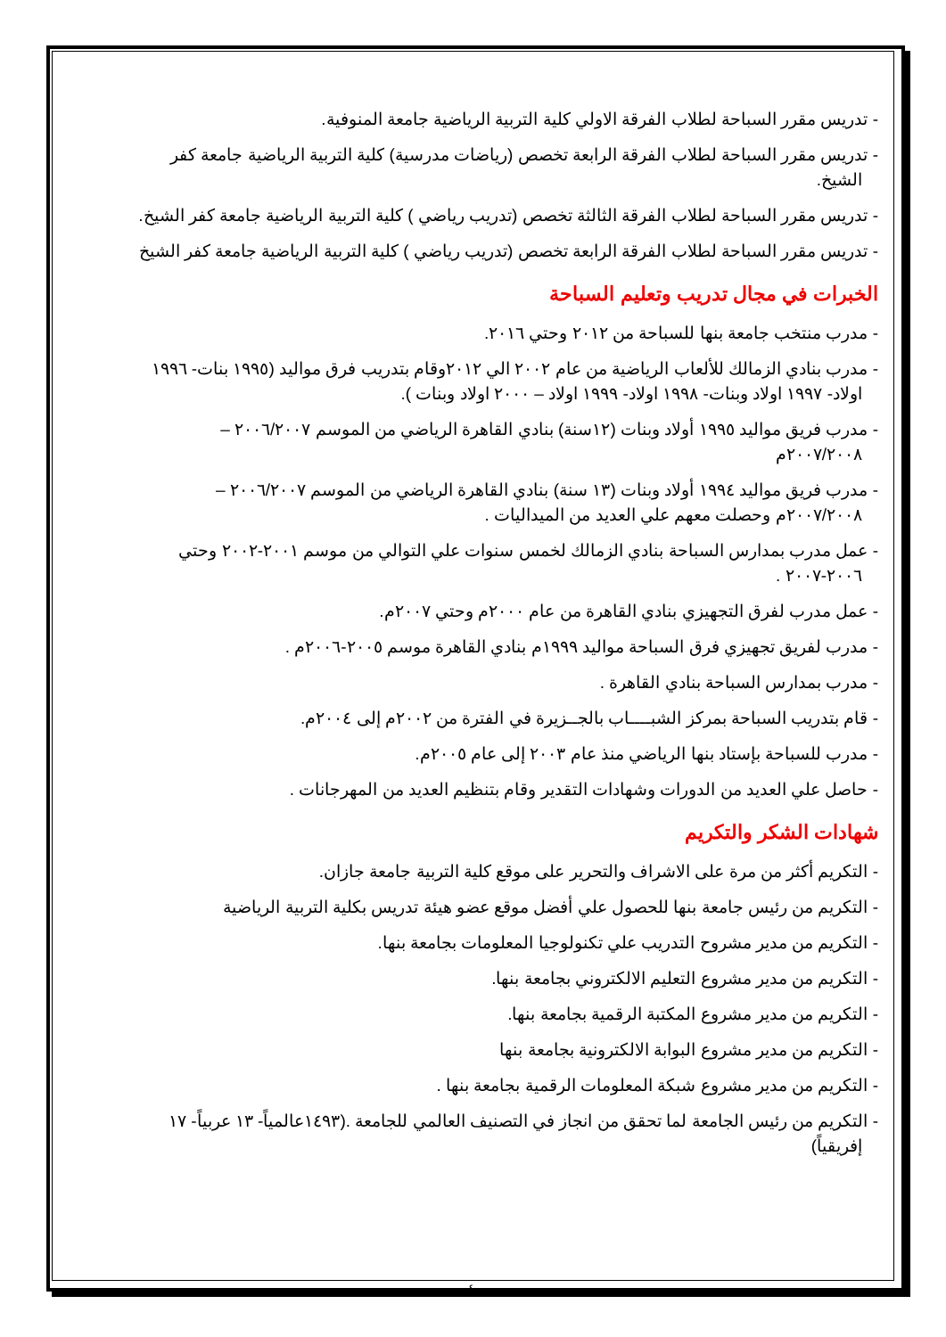- تدريس مقرر السباحة لطلاب الفرقة الاولي كلية التربية الرياضية جامعة المنوفية.
- تدريس مقرر السباحة لطلاب الفرقة الرابعة تخصص (رياضات مدرسية) كلية التربية الرياضية جامعة كفر الشيخ.
- تدريس مقرر السباحة لطلاب الفرقة الثالثة تخصص (تدريب رياضي ) كلية التربية الرياضية جامعة كفر الشيخ.
- تدريس مقرر السباحة لطلاب الفرقة الرابعة تخصص (تدريب رياضي ) كلية التربية الرياضية جامعة كفر الشيخ
الخبرات في مجال تدريب وتعليم السباحة
- مدرب منتخب جامعة بنها للسباحة من ٢٠١٢ وحتي ٢٠١٦.
- مدرب بنادي الزمالك للألعاب الرياضية من عام ٢٠٠٢ الي ٢٠١٢وقام بتدريب فرق مواليد (١٩٩٥ بنات- ١٩٩٦ اولاد- ١٩٩٧ اولاد وبنات- ١٩٩٨ اولاد- ١٩٩٩ اولاد – ٢٠٠٠ اولاد وبنات ).
- مدرب فريق مواليد ١٩٩٥ أولاد وبنات (١٢سنة) بنادي القاهرة الرياضي من الموسم ٢٠٠٦/٢٠٠٧ – ٢٠٠٧/٢٠٠٨م
- مدرب فريق مواليد ١٩٩٤ أولاد وبنات (١٣ سنة) بنادي القاهرة الرياضي من الموسم ٢٠٠٦/٢٠٠٧ – ٢٠٠٧/٢٠٠٨م وحصلت معهم علي العديد من الميداليات .
- عمل مدرب بمدارس السباحة بنادي الزمالك لخمس سنوات علي التوالي من موسم ٢٠٠١-٢٠٠٢ وحتي ٢٠٠٦-٢٠٠٧ .
- عمل مدرب لفرق التجهيزي بنادي القاهرة من عام ٢٠٠٠م وحتي ٢٠٠٧م.
- مدرب لفريق تجهيزي فرق السباحة مواليد ١٩٩٩م بنادي القاهرة موسم ٢٠٠٥-٢٠٠٦م .
- مدرب بمدارس السباحة بنادي القاهرة .
- قام بتدريب السباحة بمركز الشبــــاب بالجــزيرة في الفترة من ٢٠٠٢م إلى ٢٠٠٤م.
- مدرب للسباحة بإستاد بنها الرياضي منذ عام ٢٠٠٣ إلى عام ٢٠٠٥م.
- حاصل علي العديد من الدورات وشهادات التقدير وقام بتنظيم العديد من المهرجانات .
شهادات الشكر والتكريم
- التكريم أكثر من مرة على الاشراف والتحرير على موقع كلية التربية جامعة جازان.
- التكريم من رئيس جامعة بنها للحصول علي أفضل موقع عضو هيئة تدريس بكلية التربية الرياضية
- التكريم من مدير مشروح التدريب علي تكنولوجيا المعلومات بجامعة بنها.
- التكريم من مدير مشروع التعليم الالكتروني بجامعة بنها.
- التكريم من مدير مشروع المكتبة الرقمية بجامعة بنها.
- التكريم من مدير مشروع البوابة الالكترونية بجامعة بنها
- التكريم من مدير مشروع شبكة المعلومات الرقمية بجامعة بنها .
- التكريم من رئيس الجامعة لما تحقق من انجاز في التصنيف العالمي للجامعة .(١٤٩٣عالمياً- ١٣ عربياً- ١٧ إفريقياً)
٤